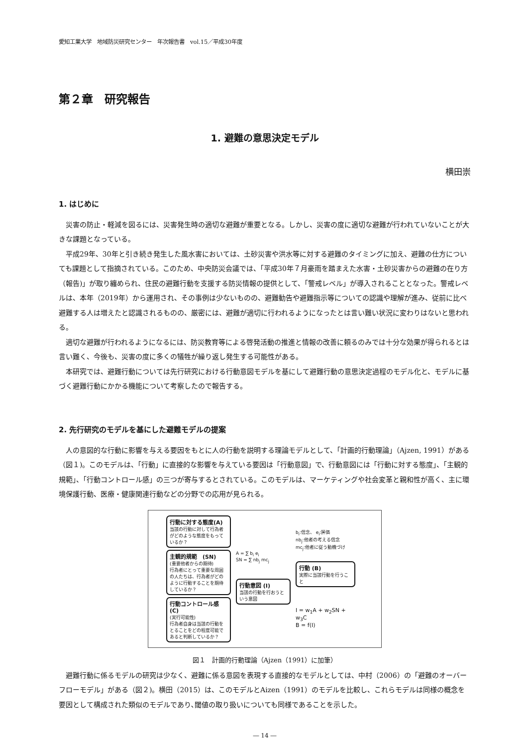愛知工業大学　地域防災研究センター　年次報告書　vol.15／平成30年度
第２章　研究報告
1. 避難の意思決定モデル
横田崇
1. はじめに
災害の防止・軽減を図るには、災害発生時の適切な避難が重要となる。しかし、災害の度に適切な避難が行われていないことが大きな課題となっている。
平成29年、30年と引き続き発生した風水害においては、土砂災害や洪水等に対する避難のタイミングに加え、避難の仕方についても課題として指摘されている。このため、中央防災会議では、「平成30年７月豪雨を踏まえた水害・土砂災害からの避難の在り方（報告)」が取り纏められ、住民の避難行動を支援する防災情報の提供として、「警戒レベル」が導入されることとなった。警戒レベルは、本年（2019年）から運用され、その事例は少ないものの、避難勧告や避難指示等についての認識や理解が進み、従前に比べ避難する人は増えたと認識されるものの、厳密には、避難が適切に行われるようになったとは言い難い状況に変わりはないと思われる。
適切な避難が行われるようになるには、防災教育等による啓発活動の推進と情報の改善に頼るのみでは十分な効果が得られるとは言い難く、今後も、災害の度に多くの犠牲が繰り返し発生する可能性がある。
本研究では、避難行動については先行研究における行動意図モデルを基にして避難行動の意思決定過程のモデル化と、モデルに基づく避難行動にかかる機能について考察したので報告する。
2. 先行研究のモデルを基にした避難モデルの提案
人の意図的な行動に影響を与える要因をもとに人の行動を説明する理論モデルとして、「計画的行動理論」（Ajzen, 1991）がある（図１)。このモデルは、「行動」に直接的な影響を与えている要因は「行動意図」で、行動意図には「行動に対する態度」、「主観的規範」、「行動コントロール感」の三つが寄与するとされている。このモデルは、マーケティングや社会変革と親和性が高く、主に環境保護行動、医療・健康関連行動などの分野での応用が見られる。
行動に対する態度(A)
当該の行動に対して行為者がどのような態度をもっているか？
主観的規範　(SN)
(重要他者からの期待)
行為者にとって重要な周囲の人たちは、行為者がどのように行動することを期待しているか？
行動コントロール感(C)
(実行可能性)
行為者自身は当該の行動をとることをどの程度可能であると判断しているか？
A = ∑ b<sub>i</sub> e<sub>i</sub>
SN = ∑ nb<sub>j</sub> mc<sub>j</sub>
行動意図 (I)
当該の行動を行おうという意図
b<sub>i</sub>:信念、 e<sub>i</sub>:評価
nb<sub>j</sub>:他者の考える信念
mc<sub>j</sub>:他者に従う動機づけ
行動 (B)
実際に当該行動を行うこと
I = w<sub>1</sub>A + w<sub>2</sub>SN + w<sub>3</sub>C
B = f(I)
図１　計画的行動理論（Ajzen（1991）に加筆）
避難行動に係るモデルの研究は少なく、避難に係る意図を表現する直接的なモデルとしては、中村（2006）の「避難のオーバーフローモデル」がある（図２)。横田（2015）は、このモデルとAizen（1991）のモデルを比較し、これらモデルは同様の概念を要因として構成された類似のモデルであり､閾値の取り扱いについても同様であることを示した。
― 14 ―